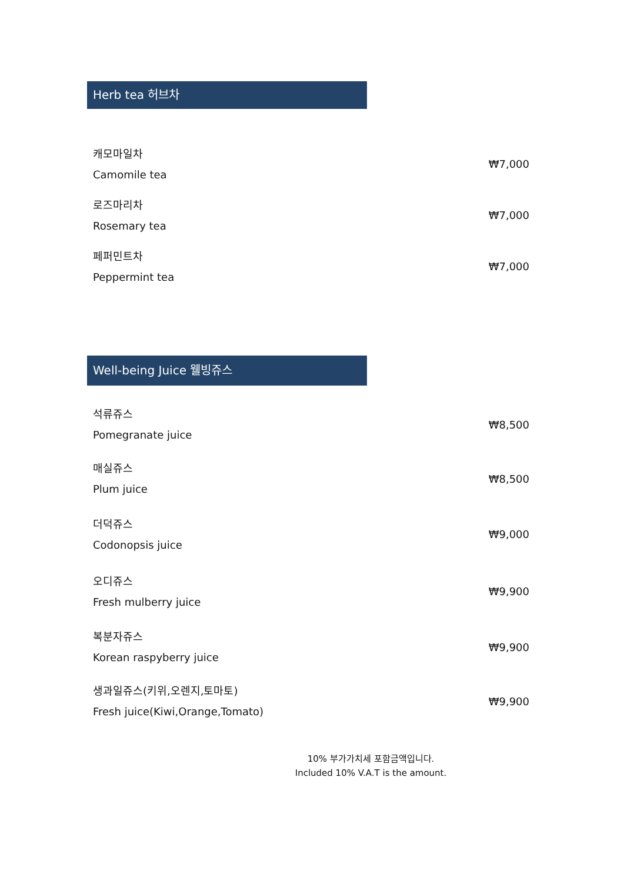Herb tea 허브차
캐모마일차
Camomile tea
₩7,000
로즈마리차
Rosemary tea
₩7,000
페퍼민트차
Peppermint tea
₩7,000
Well-being Juice 웰빙쥬스
석류쥬스
Pomegranate juice
₩8,500
매실쥬스
Plum juice
₩8,500
더덕쥬스
Codonopsis juice
₩9,000
오디쥬스
Fresh mulberry juice
₩9,900
복분자쥬스
Korean raspyberry juice
₩9,900
생과일쥬스(키위,오렌지,토마토)
Fresh juice(Kiwi,Orange,Tomato)
₩9,900
10% 부가가치세 포함금액입니다.
Included 10% V.A.T is the amount.